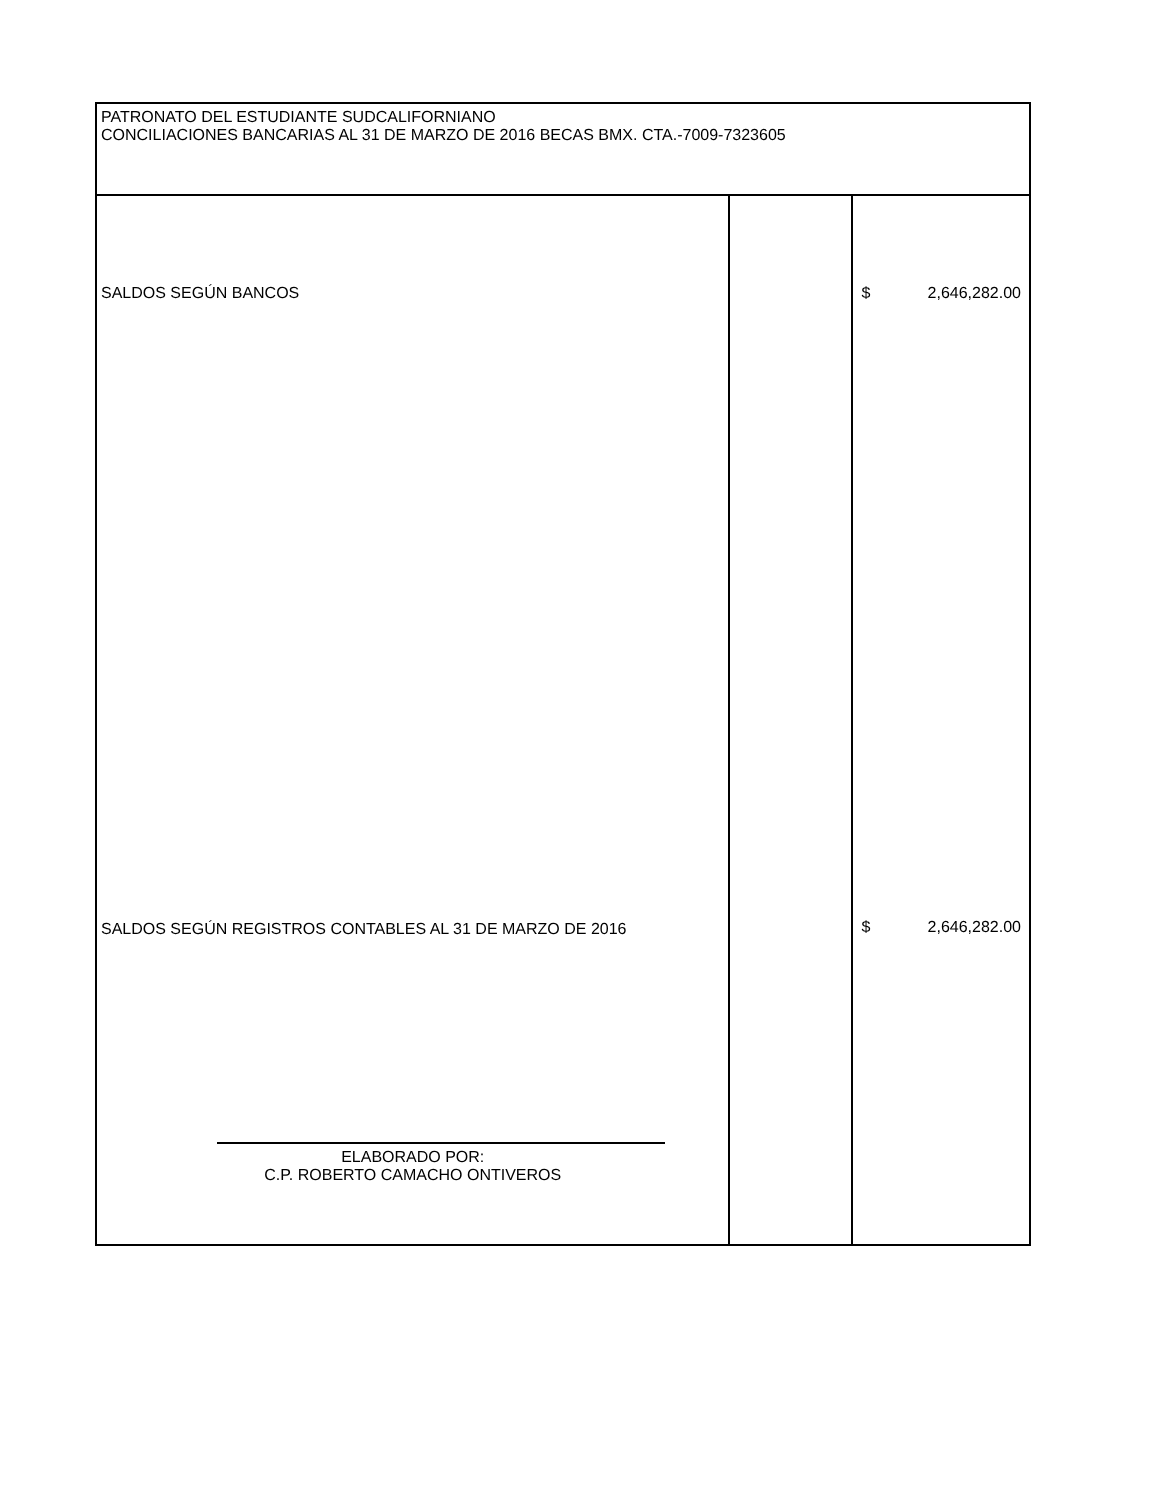| PATRONATO DEL ESTUDIANTE SUDCALIFORNIANO CONCILIACIONES BANCARIAS AL 31 DE MARZO DE 2016 BECAS BMX. CTA.-7009-7323605 | | |
| SALDOS SEGÚN BANCOS SALDOS SEGÚN REGISTROS CONTABLES AL 31 DE MARZO DE 2016 ELABORADO POR: C.P. ROBERTO CAMACHO ONTIVEROS | | $ 2,646,282.00 $ 2,646,282.00 |